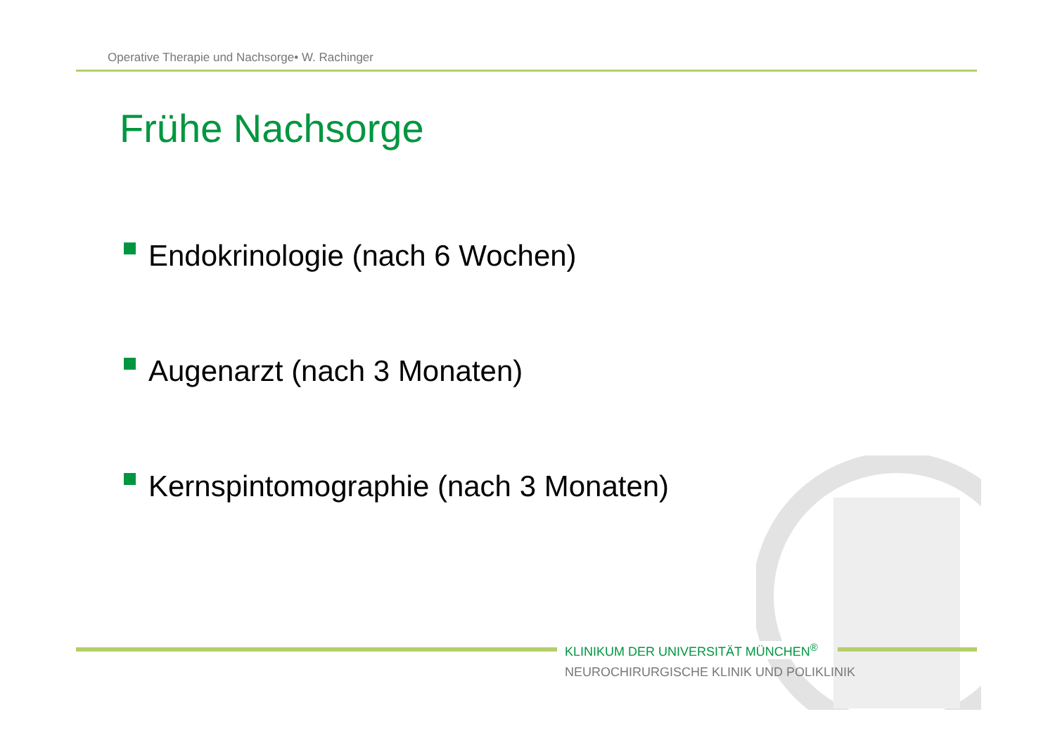Operative Therapie und Nachsorge• W. Rachinger
Frühe Nachsorge
Endokrinologie (nach 6 Wochen)
Augenarzt (nach 3 Monaten)
Kernspintomographie (nach 3 Monaten)
KLINIKUM DER UNIVERSITÄT MÜNCHEN<sup>®</sup>
NEUROCHIRURGISCHE KLINIK UND POLIKLINIK